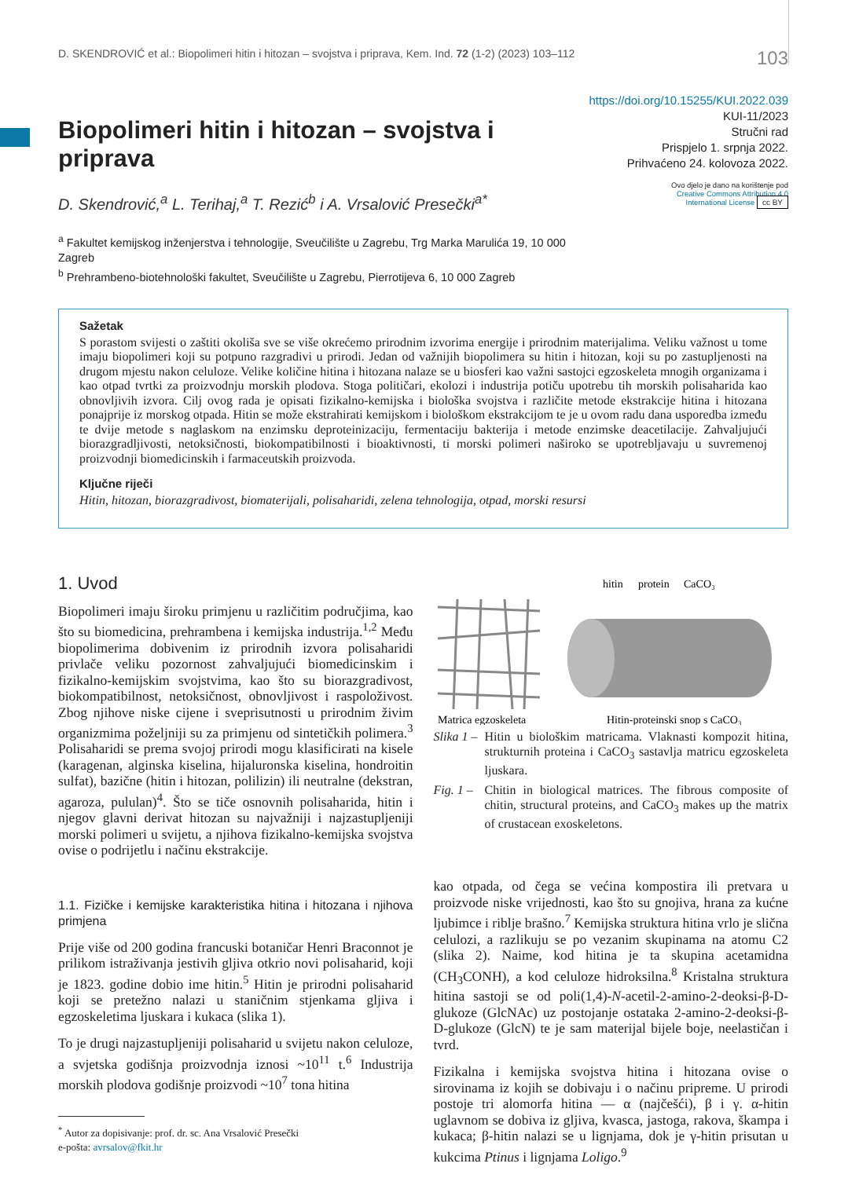D. SKENDROVIĆ et al.: Biopolimeri hitin i hitozan – svojstva i priprava, Kem. Ind. 72 (1-2) (2023) 103–112 103
Biopolimeri hitin i hitozan – svojstva i priprava
D. Skendrović,<sup>a</sup> L. Terihaj,<sup>a</sup> T. Rezić<sup>b</sup> i A. Vrsalović Presečki<sup>a*</sup>
<sup>a</sup> Fakultet kemijskog inženjerstva i tehnologije, Sveučilište u Zagrebu, Trg Marka Marulića 19, 10 000 Zagreb
<sup>b</sup> Prehrambeno-biotehnološki fakultet, Sveučilište u Zagrebu, Pierrotijeva 6, 10 000 Zagreb
https://doi.org/10.15255/KUI.2022.039
KUI-11/2023
Stručni rad
Prispjelo 1. srpnja 2022.
Prihvaćeno 24. kolovoza 2022.
Ovo djelo je dano na korištenje pod
Creative Commons Attribution 4.0
International License cc BY
Sažetak
S porastom svijesti o zaštiti okoliša sve se više okrećemo prirodnim izvorima energije i prirodnim materijalima. Veliku važnost u tome imaju biopolimeri koji su potpuno razgradivi u prirodi. Jedan od važnijih biopolimera su hitin i hitozan, koji su po zastupljenosti na drugom mjestu nakon celuloze. Velike količine hitina i hitozana nalaze se u biosferi kao važni sastojci egzoskeleta mnogih organizama i kao otpad tvrtki za proizvodnju morskih plodova. Stoga političari, ekolozi i industrija potiču upotrebu tih morskih polisaharida kao obnovljivih izvora. Cilj ovog rada je opisati fizikalno-kemijska i biološka svojstva i različite metode ekstrakcije hitina i hitozana ponajprije iz morskog otpada. Hitin se može ekstrahirati kemijskom i biološkom ekstrakcijom te je u ovom radu dana usporedba između te dvije metode s naglaskom na enzimsku deproteinizaciju, fermentaciju bakterija i metode enzimske deacetilacije. Zahvaljujući biorazgradljivosti, netoksičnosti, biokompatibilnosti i bioaktivnosti, ti morski polimeri naširoko se upotrebljavaju u suvremenoj proizvodnji biomedicinskih i farmaceutskih proizvoda.
Ključne riječi
Hitin, hitozan, biorazgradivost, biomaterijali, polisaharidi, zelena tehnologija, otpad, morski resursi
1. Uvod
Biopolimeri imaju široku primjenu u različitim područjima, kao što su biomedicina, prehrambena i kemijska industrija.<sup>1,2</sup> Među biopolimerima dobivenim iz prirodnih izvora polisaharidi privlače veliku pozornost zahvaljujući biomedicinskim i fizikalno-kemijskim svojstvima, kao što su biorazgradivost, biokompatibilnost, netoksičnost, obnovljivost i raspoloživost. Zbog njihove niske cijene i sveprisutnosti u prirodnim živim organizmima poželjniji su za primjenu od sintetičkih polimera.<sup>3</sup> Polisaharidi se prema svojoj prirodi mogu klasificirati na kisele (karagenan, alginska kiselina, hijaluronska kiselina, hondroitin sulfat), bazične (hitin i hitozan, polilizin) ili neutralne (dekstran, agaroza, pululan)<sup>4</sup>. Što se tiče osnovnih polisaharida, hitin i njegov glavni derivat hitozan su najvažniji i najzastupljeniji morski polimeri u svijetu, a njihova fizikalno-kemijska svojstva ovise o podrijetlu i načinu ekstrakcije.
1.1. Fizičke i kemijske karakteristika hitina i hitozana i njihova primjena
Prije više od 200 godina francuski botaničar Henri Braconnot je prilikom istraživanja jestivih gljiva otkrio novi polisaharid, koji je 1823. godine dobio ime hitin.<sup>5</sup> Hitin je prirodni polisaharid koji se pretežno nalazi u staničnim stjenkama gljiva i egzoskeletima ljuskara i kukaca (slika 1).
To je drugi najzastupljeniji polisaharid u svijetu nakon celuloze, a svjetska godišnja proizvodnja iznosi ~10<sup>11</sup> t.<sup>6</sup> Industrija morskih plodova godišnje proizvodi ~10<sup>7</sup> tona hitina
<sup>*</sup> Autor za dopisivanje: prof. dr. sc. Ana Vrsalović Presečki
e-pošta: avrsalov@fkit.hr
hitin
protein
CaCO₃
Matrica egzoskeleta
Hitin-proteinski snop s CaCO₃
Slika 1 – Hitin u biološkim matricama. Vlaknasti kompozit hitina, strukturnih proteina i CaCO<sub>3</sub> sastavlja matricu egzoskeleta ljuskara.
Fig. 1 – Chitin in biological matrices. The fibrous composite of chitin, structural proteins, and CaCO<sub>3</sub> makes up the matrix of crustacean exoskeletons.
kao otpada, od čega se većina kompostira ili pretvara u proizvode niske vrijednosti, kao što su gnojiva, hrana za kućne ljubimce i riblje brašno.<sup>7</sup> Kemijska struktura hitina vrlo je slična celulozi, a razlikuju se po vezanim skupinama na atomu C2 (slika 2). Naime, kod hitina je ta skupina acetamidna (CH<sub>3</sub>CONH), a kod celuloze hidroksilna.<sup>8</sup> Kristalna struktura hitina sastoji se od poli(1,4)-N-acetil-2-amino-2-deoksi-β-D-glukoze (GlcNAc) uz postojanje ostataka 2-amino-2-deoksi-β-D-glukoze (GlcN) te je sam materijal bijele boje, neelastičan i tvrd.
Fizikalna i kemijska svojstva hitina i hitozana ovise o sirovinama iz kojih se dobivaju i o načinu pripreme. U prirodi postoje tri alomorfa hitina — α (najčešći), β i γ. α-hitin uglavnom se dobiva iz gljiva, kvasca, jastoga, rakova, škampa i kukaca; β-hitin nalazi se u lignjama, dok je γ-hitin prisutan u kukcima Ptinus i lignjama Loligo.<sup>9</sup>